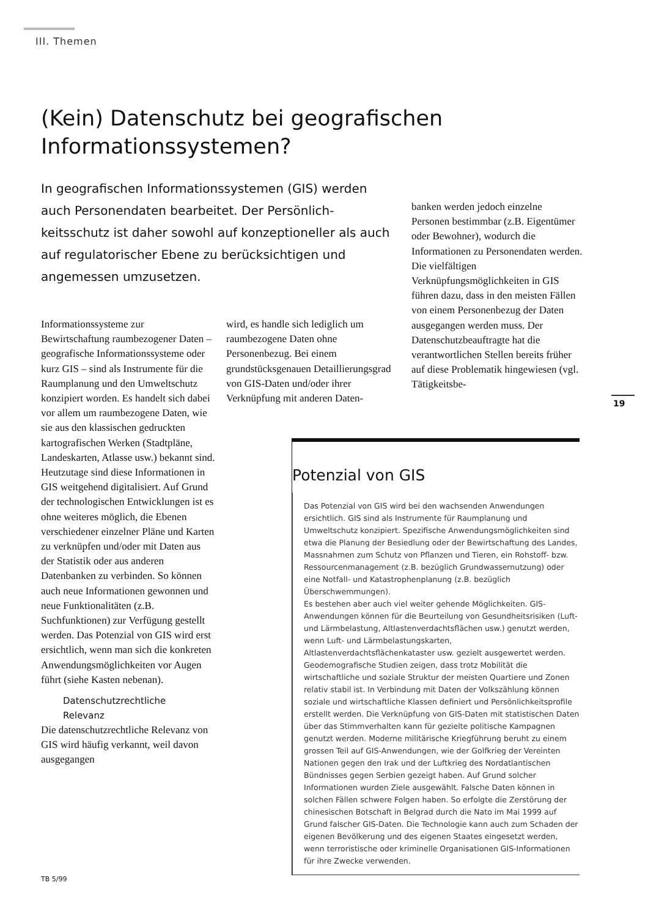III. Themen
(Kein) Datenschutz bei geografischen Informationssystemen?
In geografischen Informationssystemen (GIS) werden auch Personendaten bearbeitet. Der Persönlich­keitsschutz ist daher sowohl auf konzeptioneller als auch auf regulatorischer Ebene zu berücksichtigen und angemessen umzusetzen.
Informationssysteme zur Bewirtschaftung raumbezogener Daten – geografische Informationssysteme oder kurz GIS – sind als Instrumente für die Raumplanung und den Umweltschutz konzipiert worden. Es handelt sich dabei vor allem um raumbezogene Daten, wie sie aus den klassischen gedruckten kartografischen Werken (Stadtpläne, Landeskarten, Atlasse usw.) bekannt sind. Heutzutage sind diese Informationen in GIS weitgehend digitalisiert. Auf Grund der technologischen Entwicklungen ist es ohne weiteres möglich, die Ebenen verschiedener einzelner Pläne und Karten zu verknüpfen und/oder mit Daten aus der Statistik oder aus anderen Datenbanken zu verbinden. So können auch neue Informationen gewonnen und neue Funktionalitäten (z.B. Suchfunktionen) zur Verfügung gestellt werden. Das Potenzial von GIS wird erst ersichtlich, wenn man sich die konkreten Anwendungsmöglichkeiten vor Augen führt (siehe Kasten nebenan).
Datenschutzrechtliche
Relevanz
Die datenschutzrechtliche Relevanz von GIS wird häufig verkannt, weil davon ausgegangen
wird, es handle sich lediglich um raumbezogene Daten ohne Personenbezug. Bei einem grundstücksgenauen Detaillierungsgrad von GIS-Daten und/oder ihrer Verknüpfung mit anderen Daten-
banken werden jedoch einzelne Personen bestimmbar (z.B. Eigentümer oder Bewohner), wodurch die Informationen zu Personendaten werden.
Die vielfältigen Verknüpfungsmöglichkeiten in GIS führen dazu, dass in den meisten Fällen von einem Personenbezug der Daten ausgegangen werden muss. Der Datenschutzbeauftragte hat die verantwortlichen Stellen bereits früher auf diese Problematik hingewiesen (vgl. Tätigkeitsbe-
19
Potenzial von GIS
Das Potenzial von GIS wird bei den wachsenden Anwendungen ersichtlich. GIS sind als Instrumente für Raumplanung und Umweltschutz konzipiert. Spezifische Anwendungsmöglichkeiten sind etwa die Planung der Besiedlung oder der Bewirtschaftung des Landes, Massnahmen zum Schutz von Pflanzen und Tieren, ein Rohstoff- bzw. Ressourcenmanagement (z.B. bezüglich Grundwassernutzung) oder eine Notfall- und Katastrophenplanung (z.B. bezüglich Überschwemmungen).
Es bestehen aber auch viel weiter gehende Möglichkeiten. GIS-Anwendungen können für die Beurteilung von Gesundheitsrisiken (Luft- und Lärmbelastung, Altlastenverdachtsflächen usw.) genutzt werden, wenn Luft- und Lärmbelastungskarten, Altlastenverdachtsflächenkataster usw. gezielt ausgewertet werden. Geodemografische Studien zeigen, dass trotz Mobilität die wirtschaftliche und soziale Struktur der meisten Quartiere und Zonen relativ stabil ist. In Verbindung mit Daten der Volkszählung können soziale und wirtschaftliche Klassen definiert und Persönlichkeitsprofile erstellt werden. Die Verknüpfung von GIS-Daten mit statistischen Daten über das Stimmverhalten kann für gezielte politische Kampagnen genutzt werden. Moderne militärische Kriegführung beruht zu einem grossen Teil auf GIS-Anwendungen, wie der Golfkrieg der Vereinten Nationen gegen den Irak und der Luftkrieg des Nordatlantischen Bündnisses gegen Serbien gezeigt haben. Auf Grund solcher Informationen wurden Ziele ausgewählt. Falsche Daten können in solchen Fällen schwere Folgen haben. So erfolgte die Zerstörung der chinesischen Botschaft in Belgrad durch die Nato im Mai 1999 auf Grund falscher GIS-Daten. Die Technologie kann auch zum Schaden der eigenen Bevölkerung und des eigenen Staates eingesetzt werden, wenn terroristische oder kriminelle Organisationen GIS-Informationen für ihre Zwecke verwenden.
TB 5/99